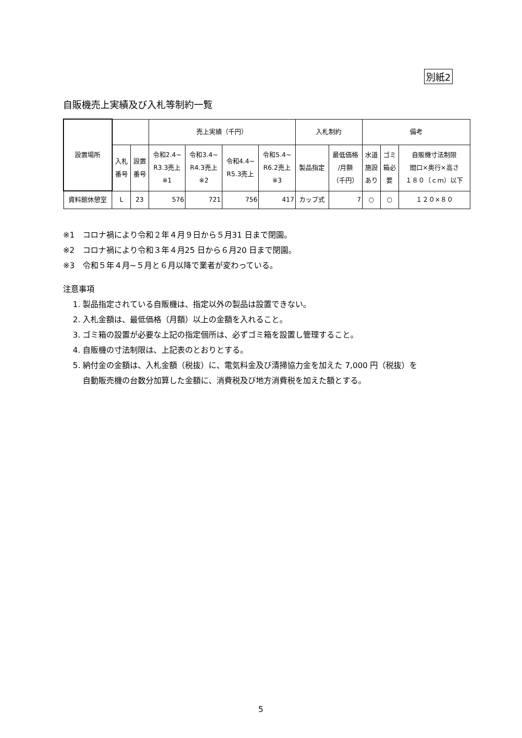別紙2
自販機売上実績及び入札等制約一覧
| 設置場所 | | | 売上実績（千円） | | | | 入札制約 | | 備考 | | |
| --- | --- | --- | --- | --- | --- | --- | --- | --- | --- | --- | --- |
| | 入札 番号 | 設置 番号 | 令和2.4~ R3.3売上 ※1 | 令和3.4~ R4.3売上 ※2 | 令和4.4~ R5.3売上 | 令和5.4~ R6.2売上 ※3 | 製品指定 | 最低価格 /月額 （千円） | 水道 施設 あり | ゴミ 箱必 要 | 自販機寸法制限 間口×奥行×高さ １８０（ｃｍ）以下 |
| 資料館休憩室 | L | 23 | 576 | 721 | 756 | 417 | カップ式 | 7 | ○ | ○ | １２０×８０ |
※1　コロナ禍により令和２年４月９日から５月31 日まで閉園。
※2　コロナ禍により令和３年４月25 日から６月20 日まで閉園。
※3　令和５年４月~５月と６月以降で業者が変わっている。
注意事項
1. 製品指定されている自販機は、指定以外の製品は設置できない。
2. 入札金額は、最低価格（月額）以上の金額を入れること。
3. ゴミ箱の設置が必要な上記の指定個所は、必ずゴミ箱を設置し管理すること。
4. 自販機の寸法制限は、上記表のとおりとする。
5. 納付金の金額は、入札金額（税抜）に、電気料金及び清掃協力金を加えた 7,000 円（税抜）を
自動販売機の台数分加算した金額に、消費税及び地方消費税を加えた額とする。
5